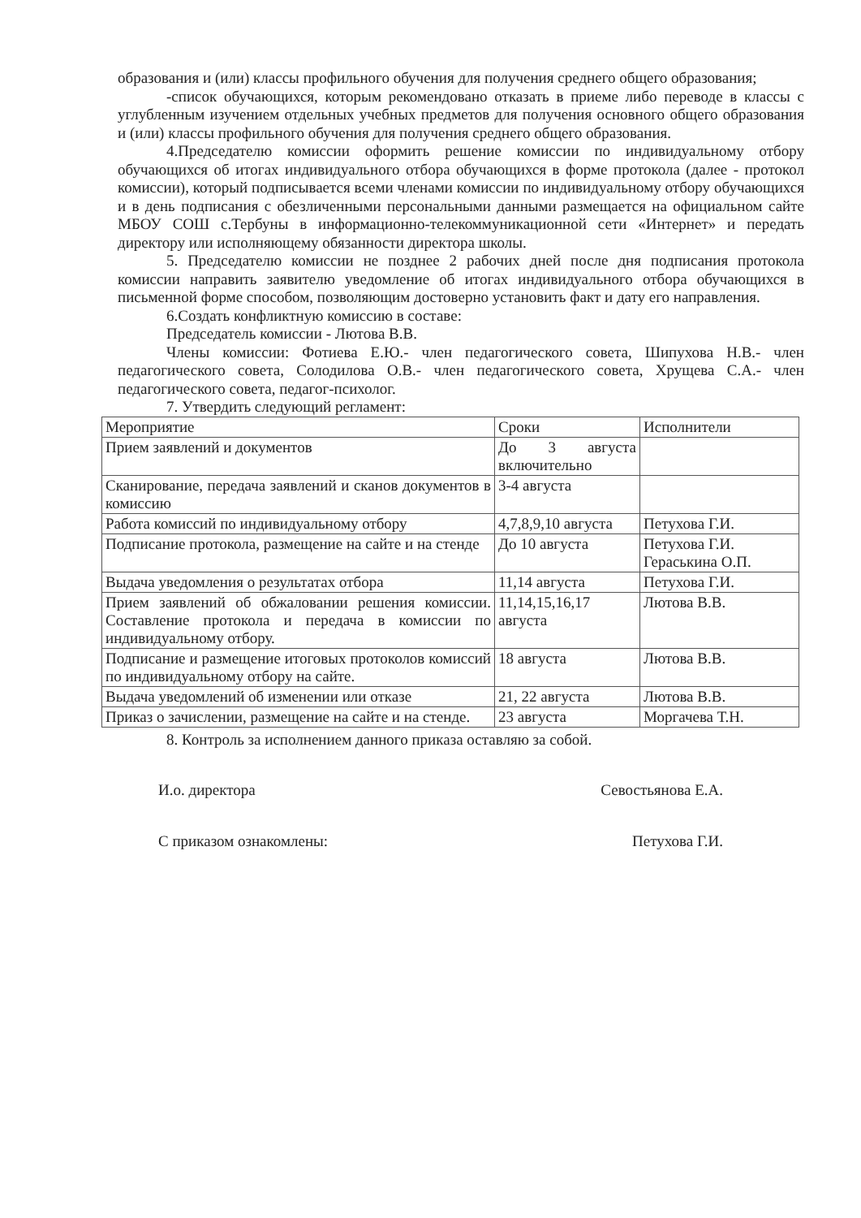образования и (или) классы профильного обучения для получения среднего общего образования;
-список обучающихся, которым рекомендовано отказать в приеме либо переводе в классы с углубленным изучением отдельных учебных предметов для получения основного общего образования и (или) классы профильного обучения для получения среднего общего образования.
4.Председателю комиссии оформить решение комиссии по индивидуальному отбору обучающихся об итогах индивидуального отбора обучающихся в форме протокола (далее - протокол комиссии), который подписывается всеми членами комиссии по индивидуальному отбору обучающихся и в день подписания с обезличенными персональными данными размещается на официальном сайте МБОУ СОШ с.Тербуны в информационно-телекоммуникационной сети «Интернет» и передать директору или исполняющему обязанности директора школы.
5. Председателю комиссии не позднее 2 рабочих дней после дня подписания протокола комиссии направить заявителю уведомление об итогах индивидуального отбора обучающихся в письменной форме способом, позволяющим достоверно установить факт и дату его направления.
6.Создать конфликтную комиссию в составе:
Председатель комиссии - Лютова В.В.
Члены комиссии: Фотиева Е.Ю.- член педагогического совета, Шипухова Н.В.- член педагогического совета, Солодилова О.В.- член педагогического совета, Хрущева С.А.- член педагогического совета, педагог-психолог.
7. Утвердить следующий регламент:
| Мероприятие | Сроки | Исполнители |
| Прием заявлений и документов | До 3 августа включительно | |
| Сканирование, передача заявлений и сканов документов в комиссию | 3-4 августа | |
| Работа комиссий по индивидуальному отбору | 4,7,8,9,10 августа | Петухова Г.И. |
| Подписание протокола, размещение на сайте и на стенде | До 10 августа | Петухова Г.И. Гераськина О.П. |
| Выдача уведомления о результатах отбора | 11,14 августа | Петухова Г.И. |
| Прием заявлений об обжаловании решения комиссии. Составление протокола и передача в комиссии по индивидуальному отбору. | 11,14,15,16,17 августа | Лютова В.В. |
| Подписание и размещение итоговых протоколов комиссий по индивидуальному отбору на сайте. | 18 августа | Лютова В.В. |
| Выдача уведомлений об изменении или отказе | 21, 22 августа | Лютова В.В. |
| Приказ о зачислении, размещение на сайте и на стенде. | 23 августа | Моргачева Т.Н. |
8. Контроль за исполнением данного приказа оставляю за собой.
И.о. директора Севостьянова Е.А.
С приказом ознакомлены: Петухова Г.И.